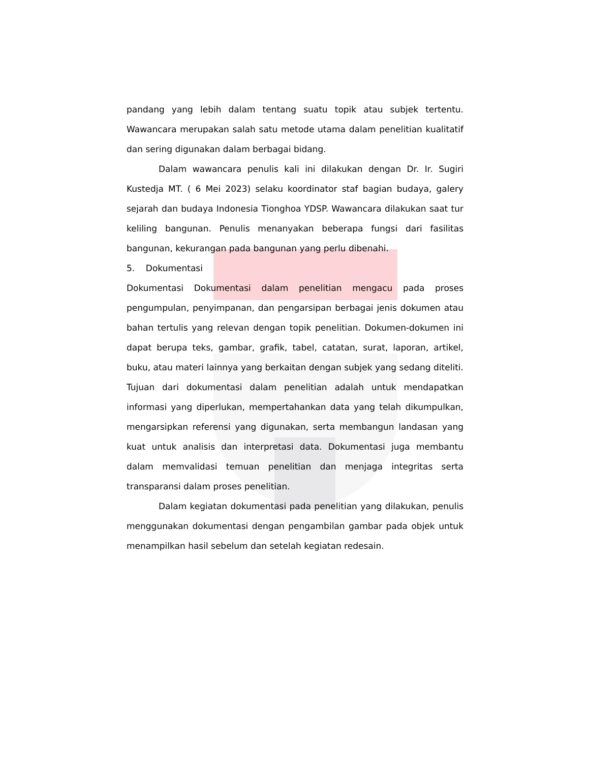pandang yang lebih dalam tentang suatu topik atau subjek tertentu. Wawancara merupakan salah satu metode utama dalam penelitian kualitatif dan sering digunakan dalam berbagai bidang.
Dalam wawancara penulis kali ini dilakukan dengan Dr. Ir. Sugiri Kustedja MT. ( 6 Mei 2023) selaku koordinator staf bagian budaya, galery sejarah dan budaya Indonesia Tionghoa YDSP. Wawancara dilakukan saat tur keliling bangunan. Penulis menanyakan beberapa fungsi dari fasilitas bangunan, kekurangan pada bangunan yang perlu dibenahi.
5. Dokumentasi
Dokumentasi Dokumentasi dalam penelitian mengacu pada proses pengumpulan, penyimpanan, dan pengarsipan berbagai jenis dokumen atau bahan tertulis yang relevan dengan topik penelitian. Dokumen-dokumen ini dapat berupa teks, gambar, grafik, tabel, catatan, surat, laporan, artikel, buku, atau materi lainnya yang berkaitan dengan subjek yang sedang diteliti. Tujuan dari dokumentasi dalam penelitian adalah untuk mendapatkan informasi yang diperlukan, mempertahankan data yang telah dikumpulkan, mengarsipkan referensi yang digunakan, serta membangun landasan yang kuat untuk analisis dan interpretasi data. Dokumentasi juga membantu dalam memvalidasi temuan penelitian dan menjaga integritas serta transparansi dalam proses penelitian.
Dalam kegiatan dokumentasi pada penelitian yang dilakukan, penulis menggunakan dokumentasi dengan pengambilan gambar pada objek untuk menampilkan hasil sebelum dan setelah kegiatan redesain.